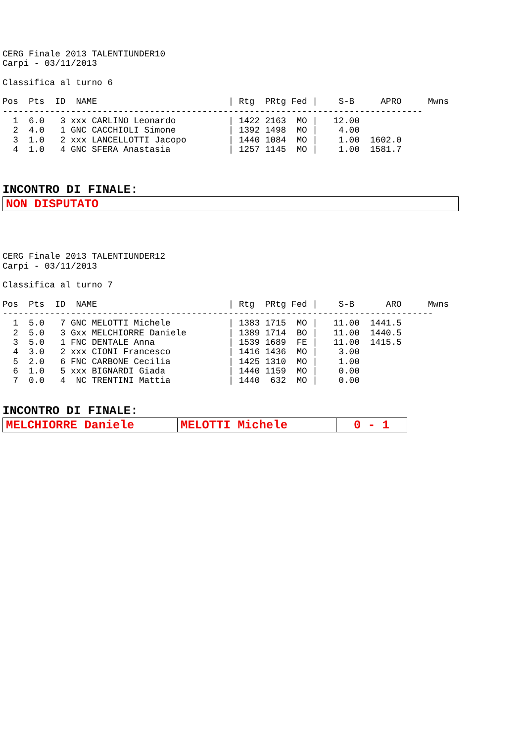CERG Finale 2013 TALENTIUNDER10
Carpi - 03/11/2013

Classifica al turno 6

Pos  Pts  ID  NAME                         | Rtg  PRtg Fed |    S-B     APRO     Mwns
--------------------------------------------------------------------------------
  1  6.0   3 xxx CARLINO Leonardo          | 1422 2163  MO |   12.00
  2  4.0   1 GNC CACCHIOLI Simone          | 1392 1498  MO |    4.00
  3  1.0   2 xxx LANCELLOTTI Jacopo        | 1440 1084  MO |    1.00  1602.0
  4  1.0   4 GNC SFERA Anastasia           | 1257 1145  MO |    1.00  1581.7
INCONTRO DI FINALE:
| NON DISPUTATO |
CERG Finale 2013 TALENTIUNDER12
Carpi - 03/11/2013

Classifica al turno 7

Pos  Pts  ID  NAME                         | Rtg  PRtg Fed |    S-B      ARO     Mwns
----------------------------------------------------------------------------------
  1  5.0   7 GNC MELOTTI Michele           | 1383 1715  MO |   11.00  1441.5
  2  5.0   3 Gxx MELCHIORRE Daniele        | 1389 1714  BO |   11.00  1440.5
  3  5.0   1 FNC DENTALE Anna              | 1539 1689  FE |   11.00  1415.5
  4  3.0   2 xxx CIONI Francesco           | 1416 1436  MO |    3.00
  5  2.0   6 FNC CARBONE Cecilia           | 1425 1310  MO |    1.00
  6  1.0   5 xxx BIGNARDI Giada            | 1440 1159  MO |    0.00
  7  0.0   4  NC TRENTINI Mattia           | 1440  632  MO |    0.00
INCONTRO DI FINALE:
| MELCHIORRE Daniele | MELOTTI Michele | 0 - 1 |